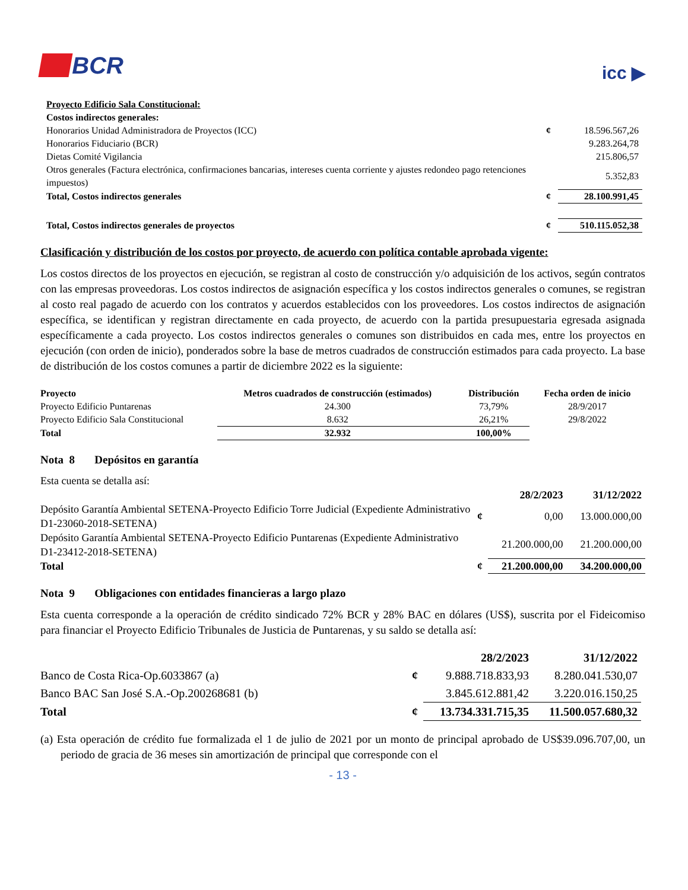BCR
icc ▶
| Proyecto Edificio Sala Constitucional: | | |
| Costos indirectos generales: | | |
| Honorarios Unidad Administradora de Proyectos (ICC) | ¢ | 18.596.567,26 |
| Honorarios Fiduciario (BCR) | | 9.283.264,78 |
| Dietas Comité Vigilancia | | 215.806,57 |
| Otros generales (Factura electrónica, confirmaciones bancarias, intereses cuenta corriente y ajustes redondeo pago retenciones impuestos) | | 5.352,83 |
| Total, Costos indirectos generales | ¢ | 28.100.991,45 |
| Total, Costos indirectos generales de proyectos | ¢ | 510.115.052,38 |
Clasificación y distribución de los costos por proyecto, de acuerdo con política contable aprobada vigente:
Los costos directos de los proyectos en ejecución, se registran al costo de construcción y/o adquisición de los activos, según contratos con las empresas proveedoras. Los costos indirectos de asignación específica y los costos indirectos generales o comunes, se registran al costo real pagado de acuerdo con los contratos y acuerdos establecidos con los proveedores. Los costos indirectos de asignación específica, se identifican y registran directamente en cada proyecto, de acuerdo con la partida presupuestaria egresada asignada específicamente a cada proyecto. Los costos indirectos generales o comunes son distribuidos en cada mes, entre los proyectos en ejecución (con orden de inicio), ponderados sobre la base de metros cuadrados de construcción estimados para cada proyecto. La base de distribución de los costos comunes a partir de diciembre 2022 es la siguiente:
| Proyecto | Metros cuadrados de construcción (estimados) | Distribución | Fecha orden de inicio |
| Proyecto Edificio Puntarenas | 24.300 | 73,79% | 28/9/2017 |
| Proyecto Edificio Sala Constitucional | 8.632 | 26,21% | 29/8/2022 |
| Total | 32.932 | 100,00% | |
Nota 8 Depósitos en garantía
| Esta cuenta se detalla así: | | | |
| | | 28/2/2023 | 31/12/2022 |
| Depósito Garantía Ambiental SETENA-Proyecto Edificio Torre Judicial (Expediente Administrativo D1-23060-2018-SETENA) | ¢ | 0,00 | 13.000.000,00 |
| Depósito Garantía Ambiental SETENA-Proyecto Edificio Puntarenas (Expediente Administrativo D1-23412-2018-SETENA) | | 21.200.000,00 | 21.200.000,00 |
| Total | ¢ | 21.200.000,00 | 34.200.000,00 |
Nota 9 Obligaciones con entidades financieras a largo plazo
Esta cuenta corresponde a la operación de crédito sindicado 72% BCR y 28% BAC en dólares (US$), suscrita por el Fideicomiso para financiar el Proyecto Edificio Tribunales de Justicia de Puntarenas, y su saldo se detalla así:
| | | 28/2/2023 | 31/12/2022 |
| --- | --- | --- | --- |
| Banco de Costa Rica-Op.6033867 (a) | ¢ | 9.888.718.833,93 | 8.280.041.530,07 |
| Banco BAC San José S.A.-Op.200268681 (b) | | 3.845.612.881,42 | 3.220.016.150,25 |
| Total | ¢ | 13.734.331.715,35 | 11.500.057.680,32 |
(a) Esta operación de crédito fue formalizada el 1 de julio de 2021 por un monto de principal aprobado de US$39.096.707,00, un periodo de gracia de 36 meses sin amortización de principal que corresponde con el
- 13 -